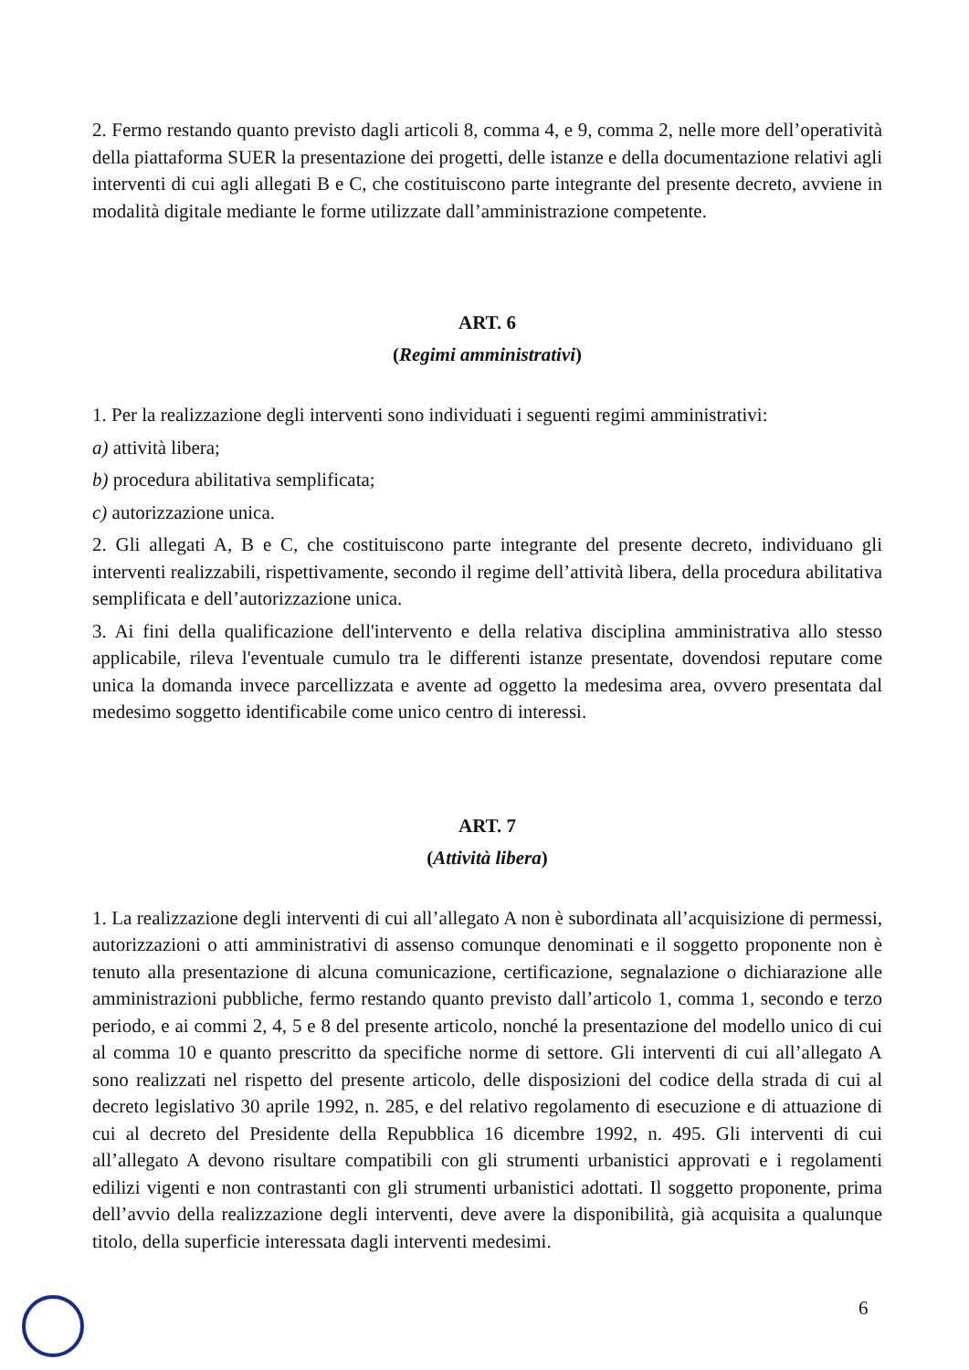2. Fermo restando quanto previsto dagli articoli 8, comma 4, e 9, comma 2, nelle more dell’operatività della piattaforma SUER la presentazione dei progetti, delle istanze e della documentazione relativi agli interventi di cui agli allegati B e C, che costituiscono parte integrante del presente decreto, avviene in modalità digitale mediante le forme utilizzate dall’amministrazione competente.
ART. 6
(Regimi amministrativi)
1. Per la realizzazione degli interventi sono individuati i seguenti regimi amministrativi:
a) attività libera;
b) procedura abilitativa semplificata;
c) autorizzazione unica.
2. Gli allegati A, B e C, che costituiscono parte integrante del presente decreto, individuano gli interventi realizzabili, rispettivamente, secondo il regime dell’attività libera, della procedura abilitativa semplificata e dell’autorizzazione unica.
3. Ai fini della qualificazione dell'intervento e della relativa disciplina amministrativa allo stesso applicabile, rileva l'eventuale cumulo tra le differenti istanze presentate, dovendosi reputare come unica la domanda invece parcellizzata e avente ad oggetto la medesima area, ovvero presentata dal medesimo soggetto identificabile come unico centro di interessi.
ART. 7
(Attività libera)
1. La realizzazione degli interventi di cui all’allegato A non è subordinata all’acquisizione di permessi, autorizzazioni o atti amministrativi di assenso comunque denominati e il soggetto proponente non è tenuto alla presentazione di alcuna comunicazione, certificazione, segnalazione o dichiarazione alle amministrazioni pubbliche, fermo restando quanto previsto dall’articolo 1, comma 1, secondo e terzo periodo, e ai commi 2, 4, 5 e 8 del presente articolo, nonché la presentazione del modello unico di cui al comma 10 e quanto prescritto da specifiche norme di settore. Gli interventi di cui all’allegato A sono realizzati nel rispetto del presente articolo, delle disposizioni del codice della strada di cui al decreto legislativo 30 aprile 1992, n. 285, e del relativo regolamento di esecuzione e di attuazione di cui al decreto del Presidente della Repubblica 16 dicembre 1992, n. 495. Gli interventi di cui all’allegato A devono risultare compatibili con gli strumenti urbanistici approvati e i regolamenti edilizi vigenti e non contrastanti con gli strumenti urbanistici adottati. Il soggetto proponente, prima dell’avvio della realizzazione degli interventi, deve avere la disponibilità, già acquisita a qualunque titolo, della superficie interessata dagli interventi medesimi.
6